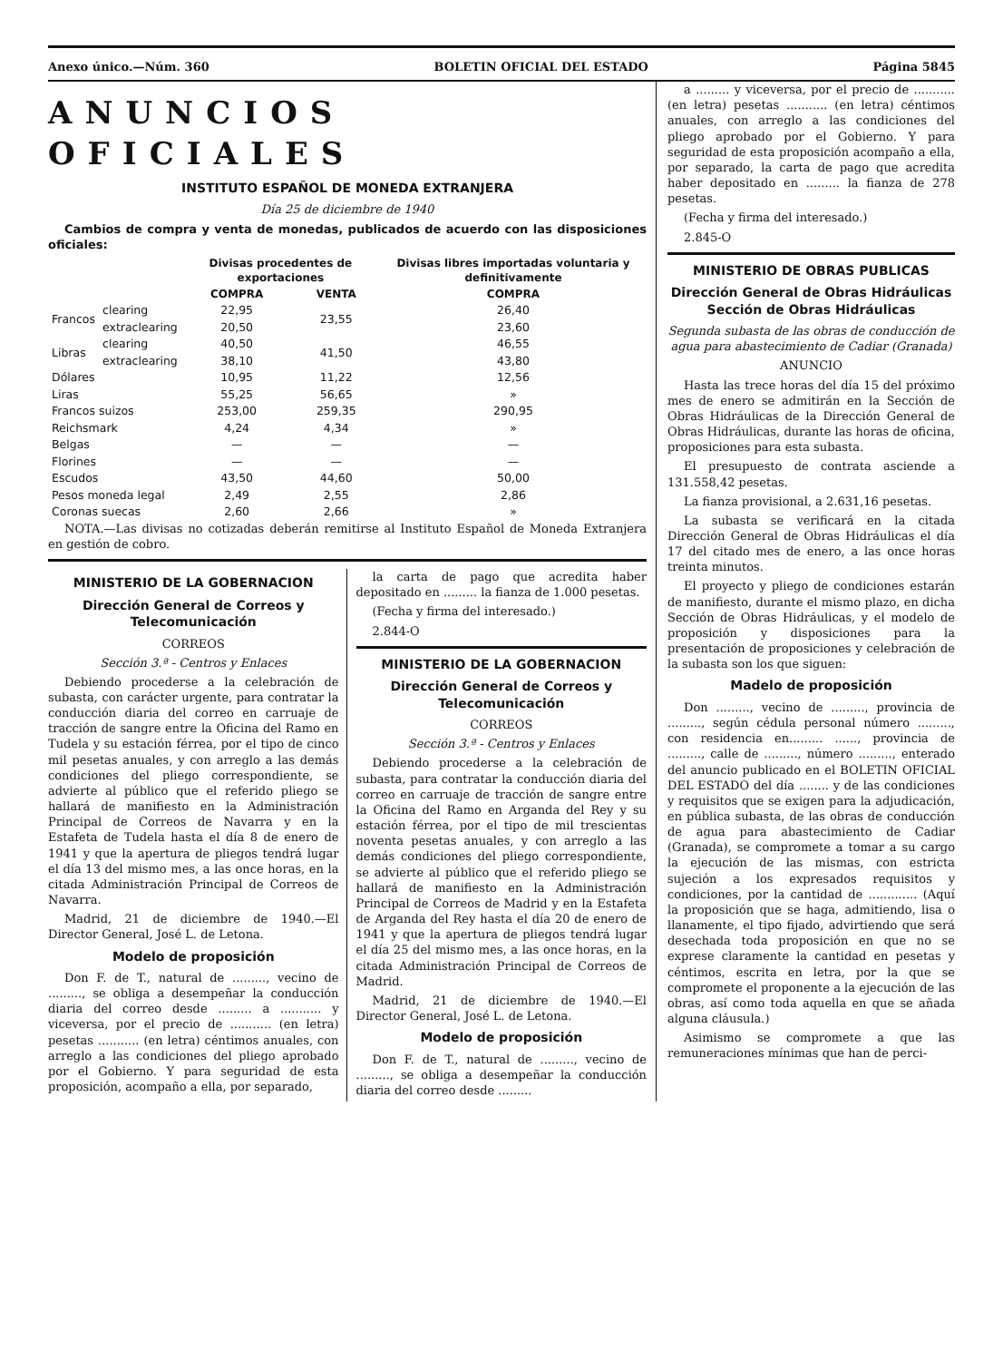Anexo único.—Núm. 360 BOLETIN OFICIAL DEL ESTADO Página 5845
ANUNCIOS OFICIALES
INSTITUTO ESPAÑOL DE MONEDA EXTRANJERA
Día 25 de diciembre de 1940
Cambios de compra y venta de monedas, publicados de acuerdo con las disposiciones oficiales:
| | | Divisas procedentes de exportaciones | | Divisas libres importadas voluntaria y definitivamente |
| --- | --- | --- | --- | --- |
| | | COMPRA | VENTA | COMPRA |
| Francos | clearing | 22,95 | 23,55 | 26,40 |
| | extraclearing | 20,50 | | 23,60 |
| Libras | clearing | 40,50 | 41,50 | 46,55 |
| | extraclearing | 38,10 | | 43,80 |
| Dólares | | 10,95 | 11,22 | 12,56 |
| Liras | | 55,25 | 56,65 | » |
| Francos suizos | | 253,00 | 259,35 | 290,95 |
| Reichsmark | | 4,24 | 4,34 | » |
| Belgas | | — | — | — |
| Florines | | — | — | — |
| Escudos | | 43,50 | 44,60 | 50,00 |
| Pesos moneda legal | | 2,49 | 2,55 | 2,86 |
| Coronas suecas | | 2,60 | 2,66 | » |
NOTA.—Las divisas no cotizadas deberán remitirse al Instituto Español de Moneda Extranjera en gestión de cobro.
MINISTERIO DE LA GOBERNACION
Dirección General de Correos y Telecomunicación
CORREOS
Sección 3.ª - Centros y Enlaces
Debiendo procederse a la celebración de subasta, con carácter urgente, para contratar la conducción diaria del correo en carruaje de tracción de sangre entre la Oficina del Ramo en Tudela y su estación férrea, por el tipo de cinco mil pesetas anuales, y con arreglo a las demás condiciones del pliego correspondiente, se advierte al público que el referido pliego se hallará de manifiesto en la Administración Principal de Correos de Navarra y en la Estafeta de Tudela hasta el día 8 de enero de 1941 y que la apertura de pliegos tendrá lugar el día 13 del mismo mes, a las once horas, en la citada Administración Principal de Correos de Navarra.
Madrid, 21 de diciembre de 1940.—El Director General, José L. de Letona.
Modelo de proposición
Don F. de T., natural de ........., vecino de ........., se obliga a desempeñar la conducción diaria del correo desde ......... a ........... y viceversa, por el precio de ........... (en letra) pesetas ........... (en letra) céntimos anuales, con arreglo a las condiciones del pliego aprobado por el Gobierno. Y para seguridad de esta proposición, acompaño a ella, por separado,
la carta de pago que acredita haber depositado en ......... la fianza de 1.000 pesetas.
(Fecha y firma del interesado.)
2.844-O
MINISTERIO DE LA GOBERNACION
Dirección General de Correos y Telecomunicación
CORREOS
Sección 3.ª - Centros y Enlaces
Debiendo procederse a la celebración de subasta, para contratar la conducción diaria del correo en carruaje de tracción de sangre entre la Oficina del Ramo en Arganda del Rey y su estación férrea, por el tipo de mil trescientas noventa pesetas anuales, y con arreglo a las demás condiciones del pliego correspondiente, se advierte al público que el referido pliego se hallará de manifiesto en la Administración Principal de Correos de Madrid y en la Estafeta de Arganda del Rey hasta el día 20 de enero de 1941 y que la apertura de pliegos tendrá lugar el día 25 del mismo mes, a las once horas, en la citada Administración Principal de Correos de Madrid.
Madrid, 21 de diciembre de 1940.—El Director General, José L. de Letona.
Modelo de proposición
Don F. de T., natural de ........., vecino de ........., se obliga a desempeñar la conducción diaria del correo desde .........
a ......... y viceversa, por el precio de ........... (en letra) pesetas ........... (en letra) céntimos anuales, con arreglo a las condiciones del pliego aprobado por el Gobierno. Y para seguridad de esta proposición acompaño a ella, por separado, la carta de pago que acredita haber depositado en ......... la fianza de 278 pesetas.
(Fecha y firma del interesado.)
2.845-O
MINISTERIO DE OBRAS PUBLICAS
Dirección General de Obras Hidráulicas
Sección de Obras Hidráulicas
Segunda subasta de las obras de conducción de agua para abastecimiento de Cadiar (Granada)
ANUNCIO
Hasta las trece horas del día 15 del próximo mes de enero se admitirán en la Sección de Obras Hidráulicas de la Dirección General de Obras Hidráulicas, durante las horas de oficina, proposiciones para esta subasta.
El presupuesto de contrata asciende a 131.558,42 pesetas.
La fianza provisional, a 2.631,16 pesetas.
La subasta se verificará en la citada Dirección General de Obras Hidráulicas el día 17 del citado mes de enero, a las once horas treinta minutos.
El proyecto y pliego de condiciones estarán de manifiesto, durante el mismo plazo, en dicha Sección de Obras Hidráulicas, y el modelo de proposición y disposiciones para la presentación de proposiciones y celebración de la subasta son los que siguen:
Madelo de proposición
Don ........., vecino de ........., provincia de ........., según cédula personal número ........., con residencia en......... ......, provincia de ........., calle de ........., número ........., enterado del anuncio publicado en el BOLETIN OFICIAL DEL ESTADO del día ........ y de las condiciones y requisitos que se exigen para la adjudicación, en pública subasta, de las obras de conducción de agua para abastecimiento de Cadiar (Granada), se compromete a tomar a su cargo la ejecución de las mismas, con estricta sujeción a los expresados requisitos y condiciones, por la cantidad de ............. (Aquí la proposición que se haga, admitiendo, lisa o llanamente, el tipo fijado, advirtiendo que será desechada toda proposición en que no se exprese claramente la cantidad en pesetas y céntimos, escrita en letra, por la que se compromete el proponente a la ejecución de las obras, así como toda aquella en que se añada alguna cláusula.)
Asimismo se compromete a que las remuneraciones mínimas que han de perci-